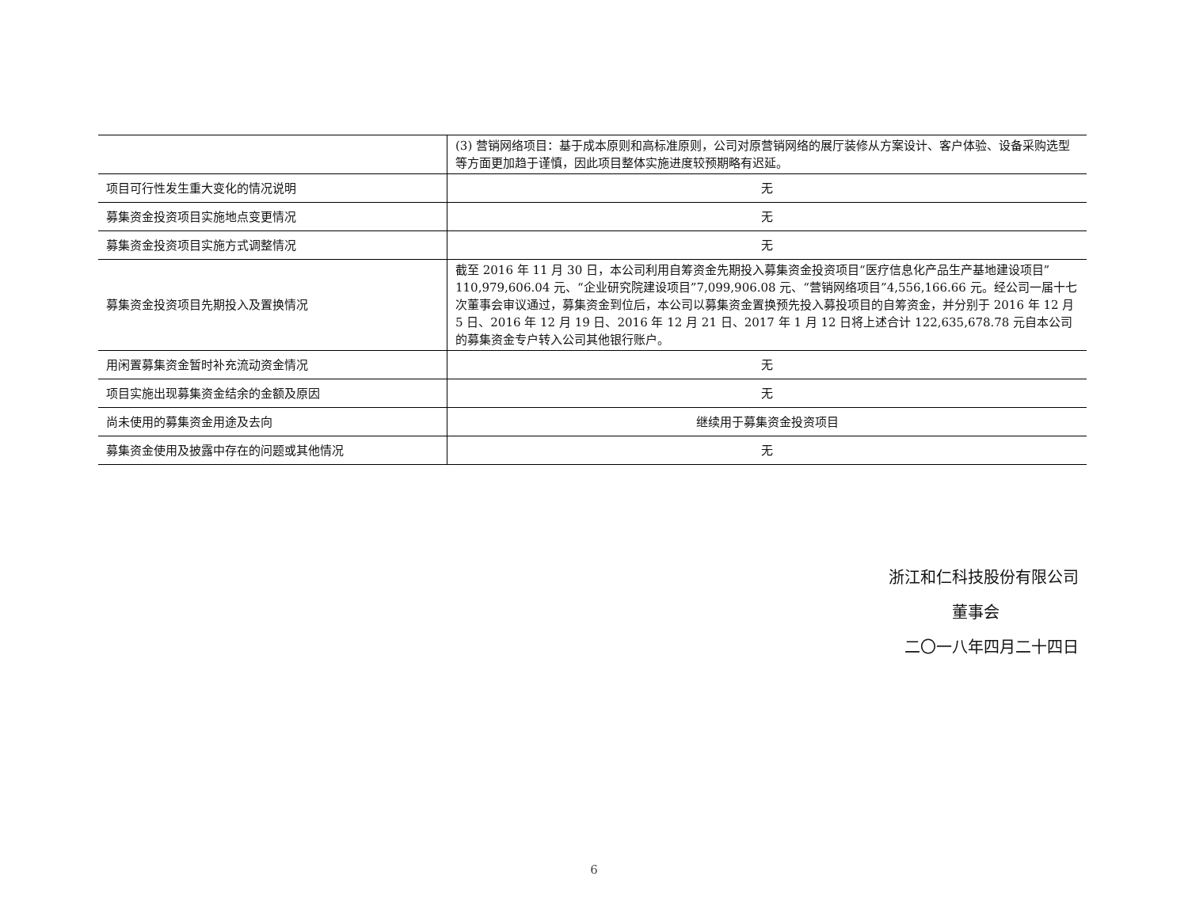| | (3) 营销网络项目：基于成本原则和高标准原则，公司对原营销网络的展厅装修从方案设计、客户体验、设备采购选型等方面更加趋于谨慎，因此项目整体实施进度较预期略有迟延。 |
| 项目可行性发生重大变化的情况说明 | 无 |
| 募集资金投资项目实施地点变更情况 | 无 |
| 募集资金投资项目实施方式调整情况 | 无 |
| 募集资金投资项目先期投入及置换情况 | 截至 2016 年 11 月 30 日，本公司利用自筹资金先期投入募集资金投资项目“医疗信息化产品生产基地建设项目”110,979,606.04 元、“企业研究院建设项目”7,099,906.08 元、“营销网络项目”4,556,166.66 元。经公司一届十七次董事会审议通过，募集资金到位后，本公司以募集资金置换预先投入募投项目的自筹资金，并分别于 2016 年 12 月 5 日、2016 年 12 月 19 日、2016 年 12 月 21 日、2017 年 1 月 12 日将上述合计 122,635,678.78 元自本公司的募集资金专户转入公司其他银行账户。 |
| 用闲置募集资金暂时补充流动资金情况 | 无 |
| 项目实施出现募集资金结余的金额及原因 | 无 |
| 尚未使用的募集资金用途及去向 | 继续用于募集资金投资项目 |
| 募集资金使用及披露中存在的问题或其他情况 | 无 |
浙江和仁科技股份有限公司
董事会
二〇一八年四月二十四日
6